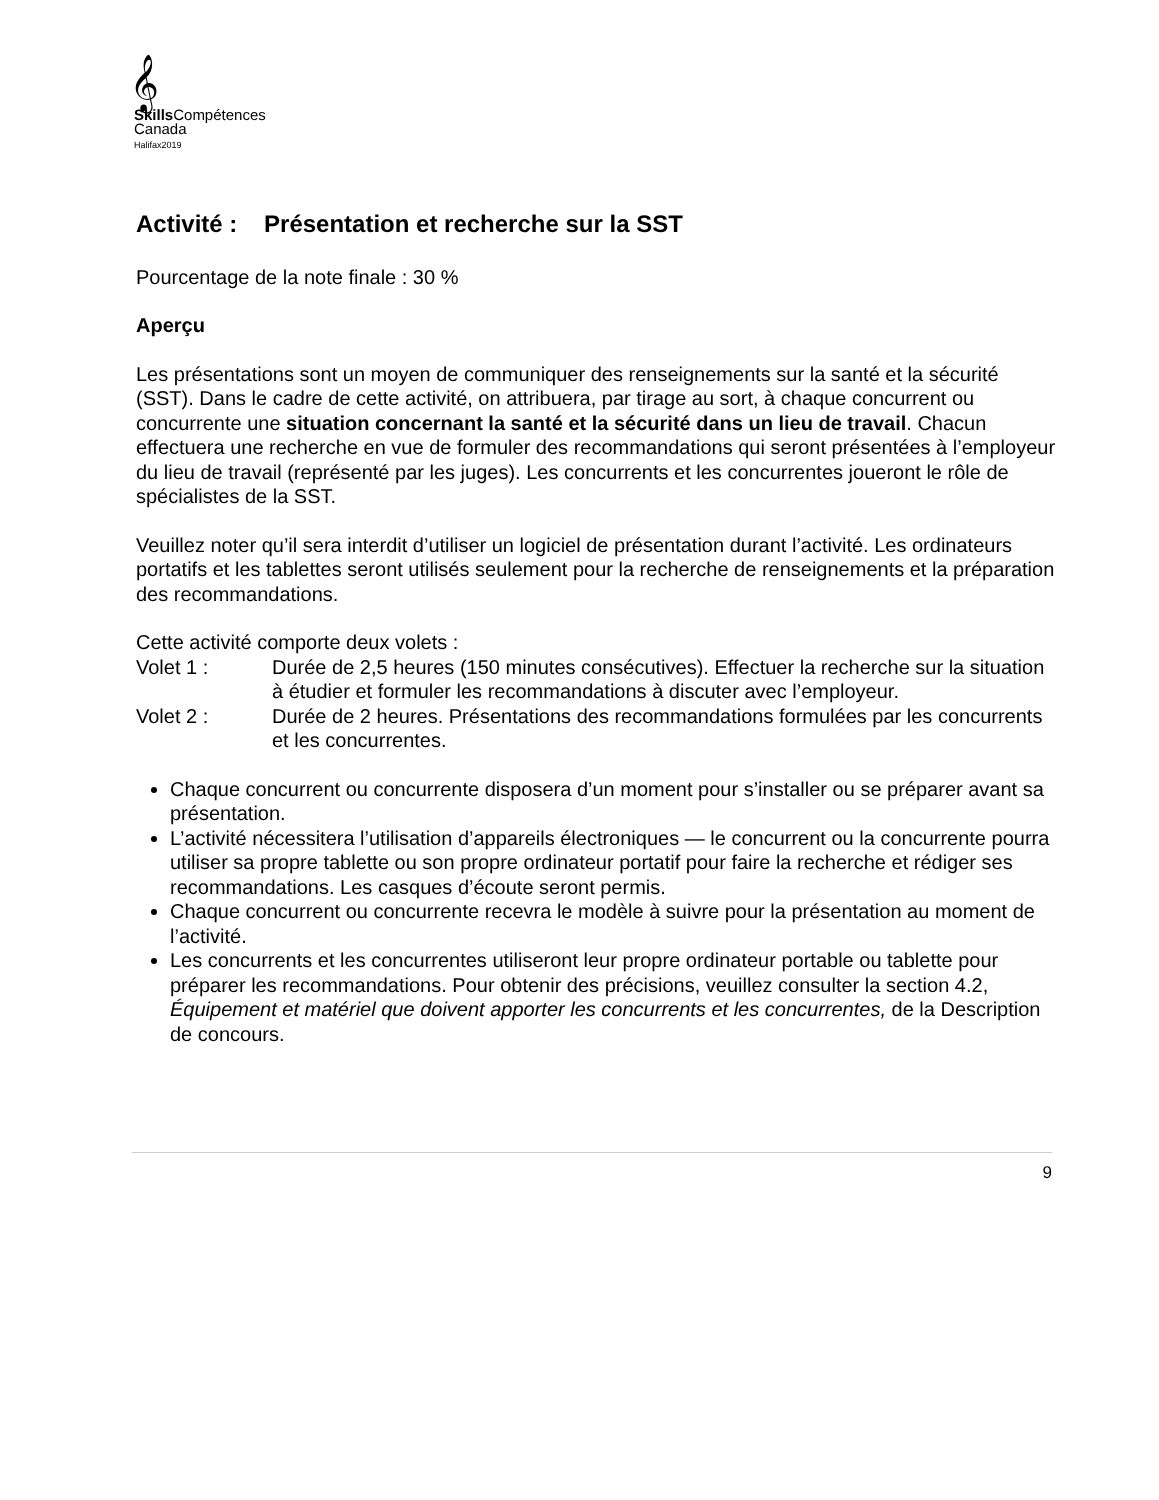𝄞
Skills Compétences
Canada
Halifax2019
Activité : Présentation et recherche sur la SST
Pourcentage de la note finale : 30 %
Aperçu
Les présentations sont un moyen de communiquer des renseignements sur la santé et la sécurité (SST). Dans le cadre de cette activité, on attribuera, par tirage au sort, à chaque concurrent ou concurrente une situation concernant la santé et la sécurité dans un lieu de travail. Chacun effectuera une recherche en vue de formuler des recommandations qui seront présentées à l’employeur du lieu de travail (représenté par les juges). Les concurrents et les concurrentes joueront le rôle de spécialistes de la SST.
Veuillez noter qu’il sera interdit d’utiliser un logiciel de présentation durant l’activité. Les ordinateurs portatifs et les tablettes seront utilisés seulement pour la recherche de renseignements et la préparation des recommandations.
Cette activité comporte deux volets :
Volet 1 : Durée de 2,5 heures (150 minutes consécutives). Effectuer la recherche sur la situation à étudier et formuler les recommandations à discuter avec l’employeur.
Volet 2 : Durée de 2 heures. Présentations des recommandations formulées par les concurrents et les concurrentes.
Chaque concurrent ou concurrente disposera d’un moment pour s’installer ou se préparer avant sa présentation.
L’activité nécessitera l’utilisation d’appareils électroniques — le concurrent ou la concurrente pourra utiliser sa propre tablette ou son propre ordinateur portatif pour faire la recherche et rédiger ses recommandations. Les casques d’écoute seront permis.
Chaque concurrent ou concurrente recevra le modèle à suivre pour la présentation au moment de l’activité.
Les concurrents et les concurrentes utiliseront leur propre ordinateur portable ou tablette pour préparer les recommandations. Pour obtenir des précisions, veuillez consulter la section 4.2, Équipement et matériel que doivent apporter les concurrents et les concurrentes, de la Description de concours.
9